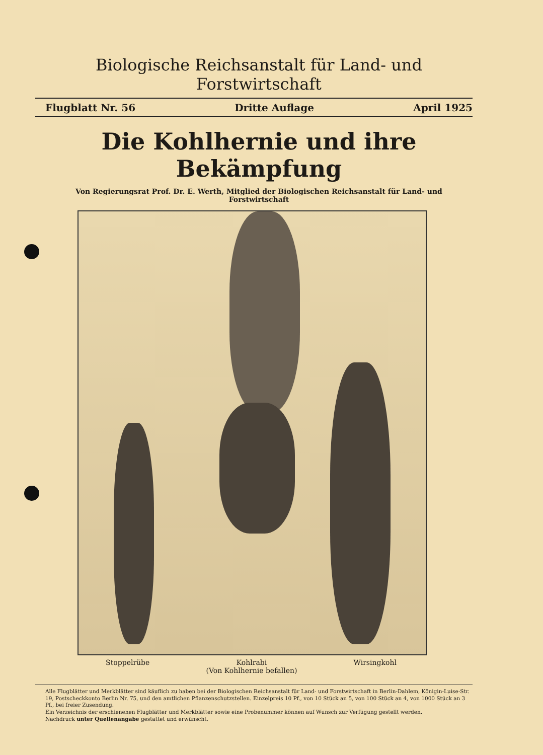Biologische Reichsanstalt für Land- und Forstwirtschaft
Flugblatt Nr. 56 Dritte Auflage April 1925
Die Kohlhernie und ihre Bekämpfung
Von Regierungsrat Prof. Dr. E. Werth, Mitglied der Biologischen Reichsanstalt für Land- und Forstwirtschaft
Stoppelrübe Kohlrabi
(Von Kohlhernie befallen)
Wirsingkohl
Alle Flugblätter und Merkblätter sind käuflich zu haben bei der Biologischen Reichsanstalt für Land- und Forstwirtschaft in Berlin-Dahlem, Königin-Luise-Str. 19, Postscheckkonto Berlin Nr. 75, und den amtlichen Pflanzenschutzstellen. Einzelpreis 10 Pf., von 10 Stück an 5, von 100 Stück an 4, von 1000 Stück an 3 Pf., bei freier Zusendung.
Ein Verzeichnis der erschienenen Flugblätter und Merkblätter sowie eine Probenummer können auf Wunsch zur Verfügung gestellt werden.
Nachdruck unter Quellenangabe gestattet und erwünscht.